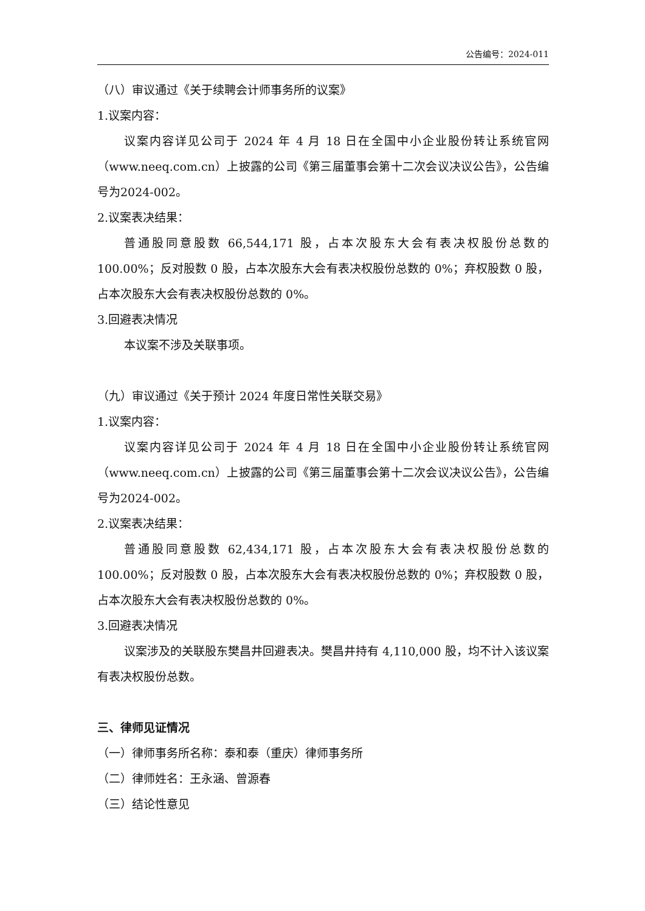公告编号：2024-011
（八）审议通过《关于续聘会计师事务所的议案》
1.议案内容：
议案内容详见公司于 2024 年 4 月 18 日在全国中小企业股份转让系统官网（www.neeq.com.cn）上披露的公司《第三届董事会第十二次会议决议公告》，公告编号为2024-002。
2.议案表决结果：
普通股同意股数 66,544,171 股，占本次股东大会有表决权股份总数的100.00%；反对股数 0 股，占本次股东大会有表决权股份总数的 0%；弃权股数 0 股，占本次股东大会有表决权股份总数的 0%。
3.回避表决情况
本议案不涉及关联事项。
（九）审议通过《关于预计 2024 年度日常性关联交易》
1.议案内容：
议案内容详见公司于 2024 年 4 月 18 日在全国中小企业股份转让系统官网（www.neeq.com.cn）上披露的公司《第三届董事会第十二次会议决议公告》，公告编号为2024-002。
2.议案表决结果：
普通股同意股数 62,434,171 股，占本次股东大会有表决权股份总数的100.00%；反对股数 0 股，占本次股东大会有表决权股份总数的 0%；弃权股数 0 股，占本次股东大会有表决权股份总数的 0%。
3.回避表决情况
议案涉及的关联股东樊昌井回避表决。樊昌井持有 4,110,000 股，均不计入该议案有表决权股份总数。
三、律师见证情况
（一）律师事务所名称：泰和泰（重庆）律师事务所
（二）律师姓名：王永涵、曾源春
（三）结论性意见